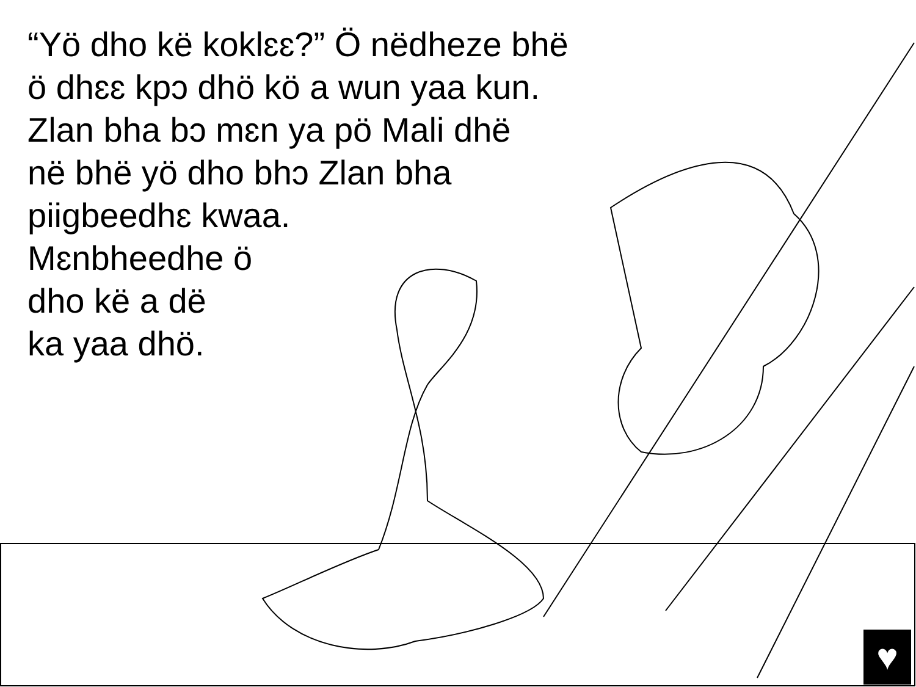“Yö dho kë koklɛɛ?” Ö nëdheze bhë
ö dhɛɛ kpɔ dhö kö a wun yaa kun.
Zlan bha bɔ mɛn ya pö Mali dhë
në bhë yö dho bhɔ Zlan bha
piigbeedhɛ kwaa.
Mɛnbheedhe ö
dho kë a dë
ka yaa dhö.
♥